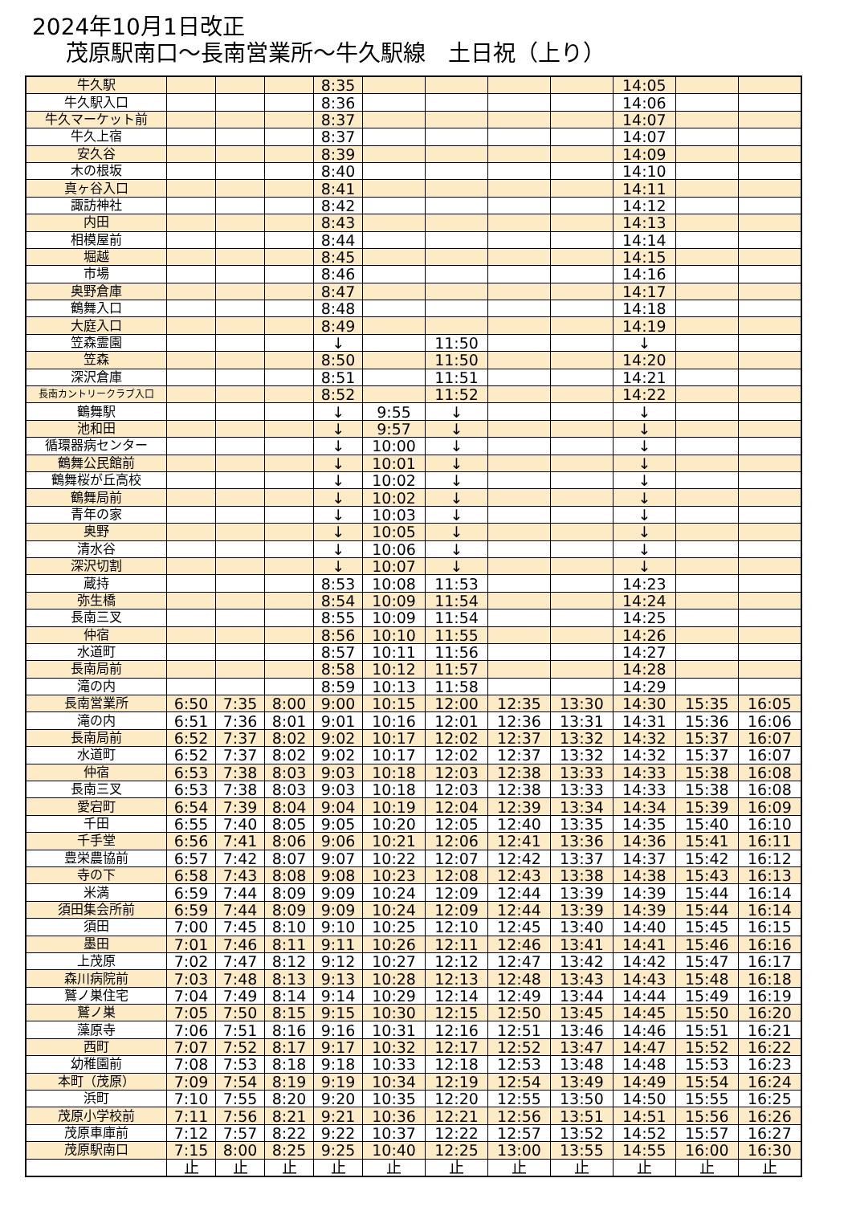2024年10月1日改正
茂原駅南口～長南営業所～牛久駅線　土日祝（上り）
| 牛久駅 | | | | 8:35 | | | | | 14:05 | | |
| 牛久駅入口 | | | | 8:36 | | | | | 14:06 | | |
| 牛久マーケット前 | | | | 8:37 | | | | | 14:07 | | |
| 牛久上宿 | | | | 8:37 | | | | | 14:07 | | |
| 安久谷 | | | | 8:39 | | | | | 14:09 | | |
| 木の根坂 | | | | 8:40 | | | | | 14:10 | | |
| 真ヶ谷入口 | | | | 8:41 | | | | | 14:11 | | |
| 諏訪神社 | | | | 8:42 | | | | | 14:12 | | |
| 内田 | | | | 8:43 | | | | | 14:13 | | |
| 相模屋前 | | | | 8:44 | | | | | 14:14 | | |
| 堀越 | | | | 8:45 | | | | | 14:15 | | |
| 市場 | | | | 8:46 | | | | | 14:16 | | |
| 奥野倉庫 | | | | 8:47 | | | | | 14:17 | | |
| 鶴舞入口 | | | | 8:48 | | | | | 14:18 | | |
| 大庭入口 | | | | 8:49 | | | | | 14:19 | | |
| 笠森霊園 | | | | ↓ | | 11:50 | | | ↓ | | |
| 笠森 | | | | 8:50 | | 11:50 | | | 14:20 | | |
| 深沢倉庫 | | | | 8:51 | | 11:51 | | | 14:21 | | |
| 長南カントリークラブ入口 | | | | 8:52 | | 11:52 | | | 14:22 | | |
| 鶴舞駅 | | | | ↓ | 9:55 | ↓ | | | ↓ | | |
| 池和田 | | | | ↓ | 9:57 | ↓ | | | ↓ | | |
| 循環器病センター | | | | ↓ | 10:00 | ↓ | | | ↓ | | |
| 鶴舞公民館前 | | | | ↓ | 10:01 | ↓ | | | ↓ | | |
| 鶴舞桜が丘高校 | | | | ↓ | 10:02 | ↓ | | | ↓ | | |
| 鶴舞局前 | | | | ↓ | 10:02 | ↓ | | | ↓ | | |
| 青年の家 | | | | ↓ | 10:03 | ↓ | | | ↓ | | |
| 奥野 | | | | ↓ | 10:05 | ↓ | | | ↓ | | |
| 清水谷 | | | | ↓ | 10:06 | ↓ | | | ↓ | | |
| 深沢切割 | | | | ↓ | 10:07 | ↓ | | | ↓ | | |
| 蔵持 | | | | 8:53 | 10:08 | 11:53 | | | 14:23 | | |
| 弥生橋 | | | | 8:54 | 10:09 | 11:54 | | | 14:24 | | |
| 長南三叉 | | | | 8:55 | 10:09 | 11:54 | | | 14:25 | | |
| 仲宿 | | | | 8:56 | 10:10 | 11:55 | | | 14:26 | | |
| 水道町 | | | | 8:57 | 10:11 | 11:56 | | | 14:27 | | |
| 長南局前 | | | | 8:58 | 10:12 | 11:57 | | | 14:28 | | |
| 滝の内 | | | | 8:59 | 10:13 | 11:58 | | | 14:29 | | |
| 長南営業所 | 6:50 | 7:35 | 8:00 | 9:00 | 10:15 | 12:00 | 12:35 | 13:30 | 14:30 | 15:35 | 16:05 |
| 滝の内 | 6:51 | 7:36 | 8:01 | 9:01 | 10:16 | 12:01 | 12:36 | 13:31 | 14:31 | 15:36 | 16:06 |
| 長南局前 | 6:52 | 7:37 | 8:02 | 9:02 | 10:17 | 12:02 | 12:37 | 13:32 | 14:32 | 15:37 | 16:07 |
| 水道町 | 6:52 | 7:37 | 8:02 | 9:02 | 10:17 | 12:02 | 12:37 | 13:32 | 14:32 | 15:37 | 16:07 |
| 仲宿 | 6:53 | 7:38 | 8:03 | 9:03 | 10:18 | 12:03 | 12:38 | 13:33 | 14:33 | 15:38 | 16:08 |
| 長南三叉 | 6:53 | 7:38 | 8:03 | 9:03 | 10:18 | 12:03 | 12:38 | 13:33 | 14:33 | 15:38 | 16:08 |
| 愛宕町 | 6:54 | 7:39 | 8:04 | 9:04 | 10:19 | 12:04 | 12:39 | 13:34 | 14:34 | 15:39 | 16:09 |
| 千田 | 6:55 | 7:40 | 8:05 | 9:05 | 10:20 | 12:05 | 12:40 | 13:35 | 14:35 | 15:40 | 16:10 |
| 千手堂 | 6:56 | 7:41 | 8:06 | 9:06 | 10:21 | 12:06 | 12:41 | 13:36 | 14:36 | 15:41 | 16:11 |
| 豊栄農協前 | 6:57 | 7:42 | 8:07 | 9:07 | 10:22 | 12:07 | 12:42 | 13:37 | 14:37 | 15:42 | 16:12 |
| 寺の下 | 6:58 | 7:43 | 8:08 | 9:08 | 10:23 | 12:08 | 12:43 | 13:38 | 14:38 | 15:43 | 16:13 |
| 米満 | 6:59 | 7:44 | 8:09 | 9:09 | 10:24 | 12:09 | 12:44 | 13:39 | 14:39 | 15:44 | 16:14 |
| 須田集会所前 | 6:59 | 7:44 | 8:09 | 9:09 | 10:24 | 12:09 | 12:44 | 13:39 | 14:39 | 15:44 | 16:14 |
| 須田 | 7:00 | 7:45 | 8:10 | 9:10 | 10:25 | 12:10 | 12:45 | 13:40 | 14:40 | 15:45 | 16:15 |
| 墨田 | 7:01 | 7:46 | 8:11 | 9:11 | 10:26 | 12:11 | 12:46 | 13:41 | 14:41 | 15:46 | 16:16 |
| 上茂原 | 7:02 | 7:47 | 8:12 | 9:12 | 10:27 | 12:12 | 12:47 | 13:42 | 14:42 | 15:47 | 16:17 |
| 森川病院前 | 7:03 | 7:48 | 8:13 | 9:13 | 10:28 | 12:13 | 12:48 | 13:43 | 14:43 | 15:48 | 16:18 |
| 鷲ノ巣住宅 | 7:04 | 7:49 | 8:14 | 9:14 | 10:29 | 12:14 | 12:49 | 13:44 | 14:44 | 15:49 | 16:19 |
| 鷲ノ巣 | 7:05 | 7:50 | 8:15 | 9:15 | 10:30 | 12:15 | 12:50 | 13:45 | 14:45 | 15:50 | 16:20 |
| 藻原寺 | 7:06 | 7:51 | 8:16 | 9:16 | 10:31 | 12:16 | 12:51 | 13:46 | 14:46 | 15:51 | 16:21 |
| 西町 | 7:07 | 7:52 | 8:17 | 9:17 | 10:32 | 12:17 | 12:52 | 13:47 | 14:47 | 15:52 | 16:22 |
| 幼稚園前 | 7:08 | 7:53 | 8:18 | 9:18 | 10:33 | 12:18 | 12:53 | 13:48 | 14:48 | 15:53 | 16:23 |
| 本町（茂原） | 7:09 | 7:54 | 8:19 | 9:19 | 10:34 | 12:19 | 12:54 | 13:49 | 14:49 | 15:54 | 16:24 |
| 浜町 | 7:10 | 7:55 | 8:20 | 9:20 | 10:35 | 12:20 | 12:55 | 13:50 | 14:50 | 15:55 | 16:25 |
| 茂原小学校前 | 7:11 | 7:56 | 8:21 | 9:21 | 10:36 | 12:21 | 12:56 | 13:51 | 14:51 | 15:56 | 16:26 |
| 茂原車庫前 | 7:12 | 7:57 | 8:22 | 9:22 | 10:37 | 12:22 | 12:57 | 13:52 | 14:52 | 15:57 | 16:27 |
| 茂原駅南口 | 7:15 | 8:00 | 8:25 | 9:25 | 10:40 | 12:25 | 13:00 | 13:55 | 14:55 | 16:00 | 16:30 |
| | 止 | 止 | 止 | 止 | 止 | 止 | 止 | 止 | 止 | 止 | 止 |